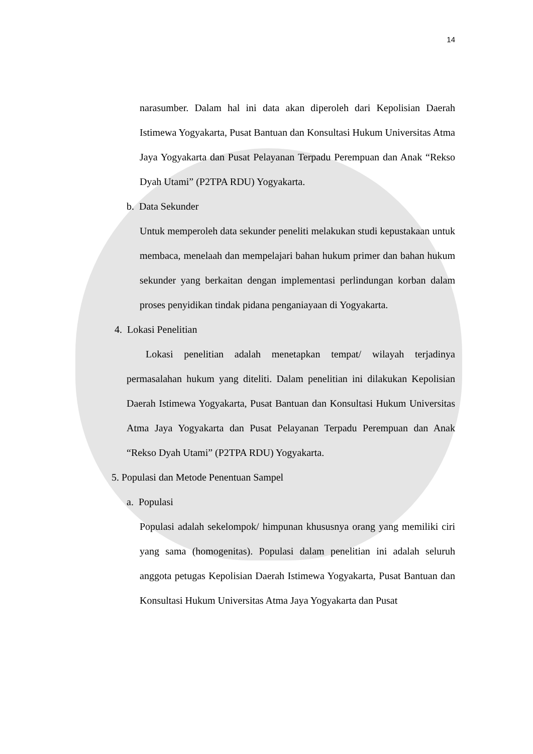14
narasumber. Dalam hal ini data akan diperoleh dari Kepolisian Daerah Istimewa Yogyakarta, Pusat Bantuan dan Konsultasi Hukum Universitas Atma Jaya Yogyakarta dan Pusat Pelayanan Terpadu Perempuan dan Anak “Rekso Dyah Utami” (P2TPA RDU) Yogyakarta.
b. Data Sekunder
Untuk memperoleh data sekunder peneliti melakukan studi kepustakaan untuk membaca, menelaah dan mempelajari bahan hukum primer dan bahan hukum sekunder yang berkaitan dengan implementasi perlindungan korban dalam proses penyidikan tindak pidana penganiayaan di Yogyakarta.
4. Lokasi Penelitian
Lokasi penelitian adalah menetapkan tempat/ wilayah terjadinya permasalahan hukum yang diteliti. Dalam penelitian ini dilakukan Kepolisian Daerah Istimewa Yogyakarta, Pusat Bantuan dan Konsultasi Hukum Universitas Atma Jaya Yogyakarta dan Pusat Pelayanan Terpadu Perempuan dan Anak “Rekso Dyah Utami” (P2TPA RDU) Yogyakarta.
5. Populasi dan Metode Penentuan Sampel
a. Populasi
Populasi adalah sekelompok/ himpunan khususnya orang yang memiliki ciri yang sama (homogenitas). Populasi dalam penelitian ini adalah seluruh anggota petugas Kepolisian Daerah Istimewa Yogyakarta, Pusat Bantuan dan Konsultasi Hukum Universitas Atma Jaya Yogyakarta dan Pusat